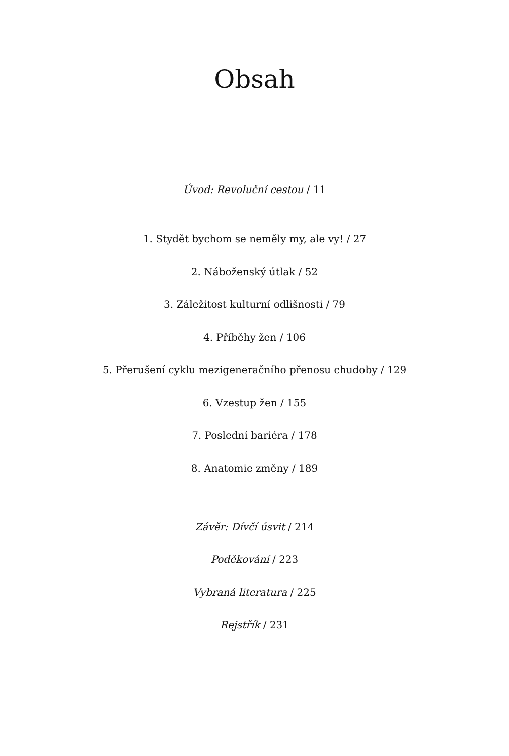Obsah
Úvod: Revoluční cestou / 11
1. Stydět bychom se neměly my, ale vy! / 27
2. Náboženský útlak / 52
3. Záležitost kulturní odlišnosti / 79
4. Příběhy žen / 106
5. Přerušení cyklu mezigeneračního přenosu chudoby / 129
6. Vzestup žen / 155
7. Poslední bariéra / 178
8. Anatomie změny / 189
Závěr: Dívčí úsvit / 214
Poděkování / 223
Vybraná literatura / 225
Rejstřík / 231